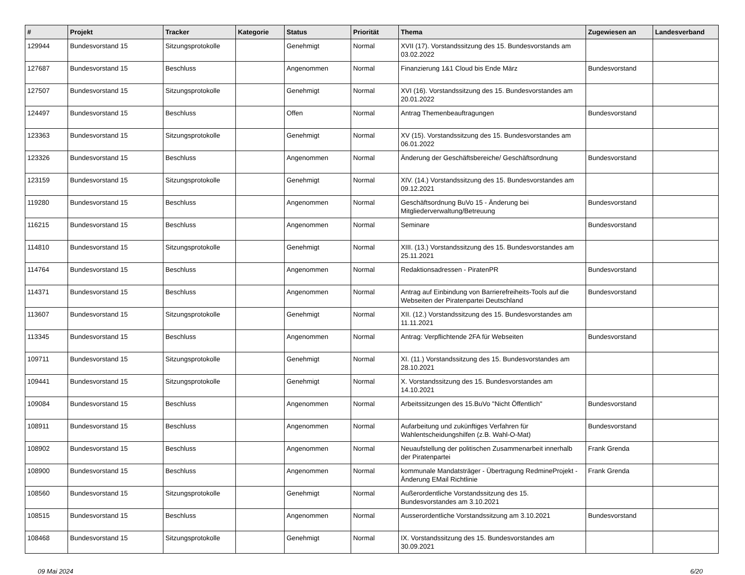| # | Projekt | Tracker | Kategorie | Status | Priorität | Thema | Zugewiesen an | Landesverband |
| --- | --- | --- | --- | --- | --- | --- | --- | --- |
| 129944 | Bundesvorstand 15 | Sitzungsprotokolle | | Genehmigt | Normal | XVII (17). Vorstandssitzung des 15. Bundesvorstands am 03.02.2022 | | |
| 127687 | Bundesvorstand 15 | Beschluss | | Angenommen | Normal | Finanzierung 1&1 Cloud bis Ende März | Bundesvorstand | |
| 127507 | Bundesvorstand 15 | Sitzungsprotokolle | | Genehmigt | Normal | XVI (16). Vorstandssitzung des 15. Bundesvorstandes am 20.01.2022 | | |
| 124497 | Bundesvorstand 15 | Beschluss | | Offen | Normal | Antrag Themenbeauftragungen | Bundesvorstand | |
| 123363 | Bundesvorstand 15 | Sitzungsprotokolle | | Genehmigt | Normal | XV (15). Vorstandssitzung des 15. Bundesvorstandes am 06.01.2022 | | |
| 123326 | Bundesvorstand 15 | Beschluss | | Angenommen | Normal | Änderung der Geschäftsbereiche/ Geschäftsordnung | Bundesvorstand | |
| 123159 | Bundesvorstand 15 | Sitzungsprotokolle | | Genehmigt | Normal | XIV. (14.) Vorstandssitzung des 15. Bundesvorstandes am 09.12.2021 | | |
| 119280 | Bundesvorstand 15 | Beschluss | | Angenommen | Normal | Geschäftsordnung BuVo 15 - Änderung bei Mitgliederverwaltung/Betreuung | Bundesvorstand | |
| 116215 | Bundesvorstand 15 | Beschluss | | Angenommen | Normal | Seminare | Bundesvorstand | |
| 114810 | Bundesvorstand 15 | Sitzungsprotokolle | | Genehmigt | Normal | XIII. (13.) Vorstandssitzung des 15. Bundesvorstandes am 25.11.2021 | | |
| 114764 | Bundesvorstand 15 | Beschluss | | Angenommen | Normal | Redaktionsadressen - PiratenPR | Bundesvorstand | |
| 114371 | Bundesvorstand 15 | Beschluss | | Angenommen | Normal | Antrag auf Einbindung von Barrierefreiheits-Tools auf die Webseiten der Piratenpartei Deutschland | Bundesvorstand | |
| 113607 | Bundesvorstand 15 | Sitzungsprotokolle | | Genehmigt | Normal | XII. (12.) Vorstandssitzung des 15. Bundesvorstandes am 11.11.2021 | | |
| 113345 | Bundesvorstand 15 | Beschluss | | Angenommen | Normal | Antrag: Verpflichtende 2FA für Webseiten | Bundesvorstand | |
| 109711 | Bundesvorstand 15 | Sitzungsprotokolle | | Genehmigt | Normal | XI. (11.) Vorstandssitzung des 15. Bundesvorstandes am 28.10.2021 | | |
| 109441 | Bundesvorstand 15 | Sitzungsprotokolle | | Genehmigt | Normal | X. Vorstandssitzung des 15. Bundesvorstandes am 14.10.2021 | | |
| 109084 | Bundesvorstand 15 | Beschluss | | Angenommen | Normal | Arbeitssitzungen des 15.BuVo "Nicht Öffentlich" | Bundesvorstand | |
| 108911 | Bundesvorstand 15 | Beschluss | | Angenommen | Normal | Aufarbeitung und zukünftiges Verfahren für Wahlentscheidungshilfen (z.B. Wahl-O-Mat) | Bundesvorstand | |
| 108902 | Bundesvorstand 15 | Beschluss | | Angenommen | Normal | Neuaufstellung der politischen Zusammenarbeit innerhalb der Piratenpartei | Frank Grenda | |
| 108900 | Bundesvorstand 15 | Beschluss | | Angenommen | Normal | kommunale Mandatsträger - Übertragung RedmineProjekt - Änderung EMail Richtlinie | Frank Grenda | |
| 108560 | Bundesvorstand 15 | Sitzungsprotokolle | | Genehmigt | Normal | Außerordentliche Vorstandssitzung des 15. Bundesvorstandes am 3.10.2021 | | |
| 108515 | Bundesvorstand 15 | Beschluss | | Angenommen | Normal | Ausserordentliche Vorstandssitzung am 3.10.2021 | Bundesvorstand | |
| 108468 | Bundesvorstand 15 | Sitzungsprotokolle | | Genehmigt | Normal | IX. Vorstandssitzung des 15. Bundesvorstandes am 30.09.2021 | | |
09 Mai 2024 6/20